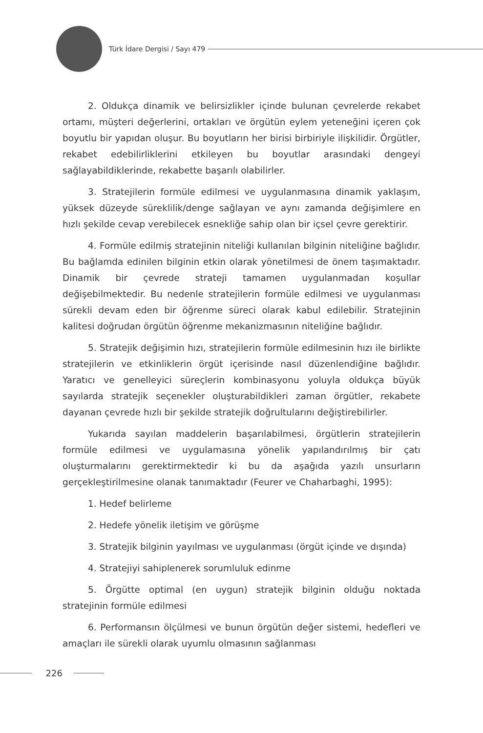Türk İdare Dergisi / Sayı 479
2. Oldukça dinamik ve belirsizlikler içinde bulunan çevrelerde rekabet ortamı, müşteri değerlerini, ortakları ve örgütün eylem yeteneğini içeren çok boyutlu bir yapıdan oluşur. Bu boyutların her birisi birbiriyle ilişkilidir. Örgütler, rekabet edebilirliklerini etkileyen bu boyutlar arasındaki dengeyi sağlayabildiklerinde, rekabette başarılı olabilirler.
3. Stratejilerin formüle edilmesi ve uygulanmasına dinamik yaklaşım, yüksek düzeyde süreklilik/denge sağlayan ve aynı zamanda değişimlere en hızlı şekilde cevap verebilecek esnekliğe sahip olan bir içsel çevre gerektirir.
4. Formüle edilmiş stratejinin niteliği kullanılan bilginin niteliğine bağlıdır. Bu bağlamda edinilen bilginin etkin olarak yönetilmesi de önem taşımaktadır. Dinamik bir çevrede strateji tamamen uygulanmadan koşullar değişebilmektedir. Bu nedenle stratejilerin formüle edilmesi ve uygulanması sürekli devam eden bir öğrenme süreci olarak kabul edilebilir. Stratejinin kalitesi doğrudan örgütün öğrenme mekanizmasının niteliğine bağlıdır.
5. Stratejik değişimin hızı, stratejilerin formüle edilmesinin hızı ile birlikte stratejilerin ve etkinliklerin örgüt içerisinde nasıl düzenlendiğine bağlıdır. Yaratıcı ve genelleyici süreçlerin kombinasyonu yoluyla oldukça büyük sayılarda stratejik seçenekler oluşturabildikleri zaman örgütler, rekabete dayanan çevrede hızlı bir şekilde stratejik doğrultularını değiştirebilirler.
Yukarıda sayılan maddelerin başarılabilmesi, örgütlerin stratejilerin formüle edilmesi ve uygulamasına yönelik yapılandırılmış bir çatı oluşturmalarını gerektirmektedir ki bu da aşağıda yazılı unsurların gerçekleştirilmesine olanak tanımaktadır (Feurer ve Chaharbaghi, 1995):
1. Hedef belirleme
2. Hedefe yönelik iletişim ve görüşme
3. Stratejik bilginin yayılması ve uygulanması (örgüt içinde ve dışında)
4. Stratejiyi sahiplenerek sorumluluk edinme
5. Örgütte optimal (en uygun) stratejik bilginin olduğu noktada stratejinin formüle edilmesi
6. Performansın ölçülmesi ve bunun örgütün değer sistemi, hedefleri ve amaçları ile sürekli olarak uyumlu olmasının sağlanması
226